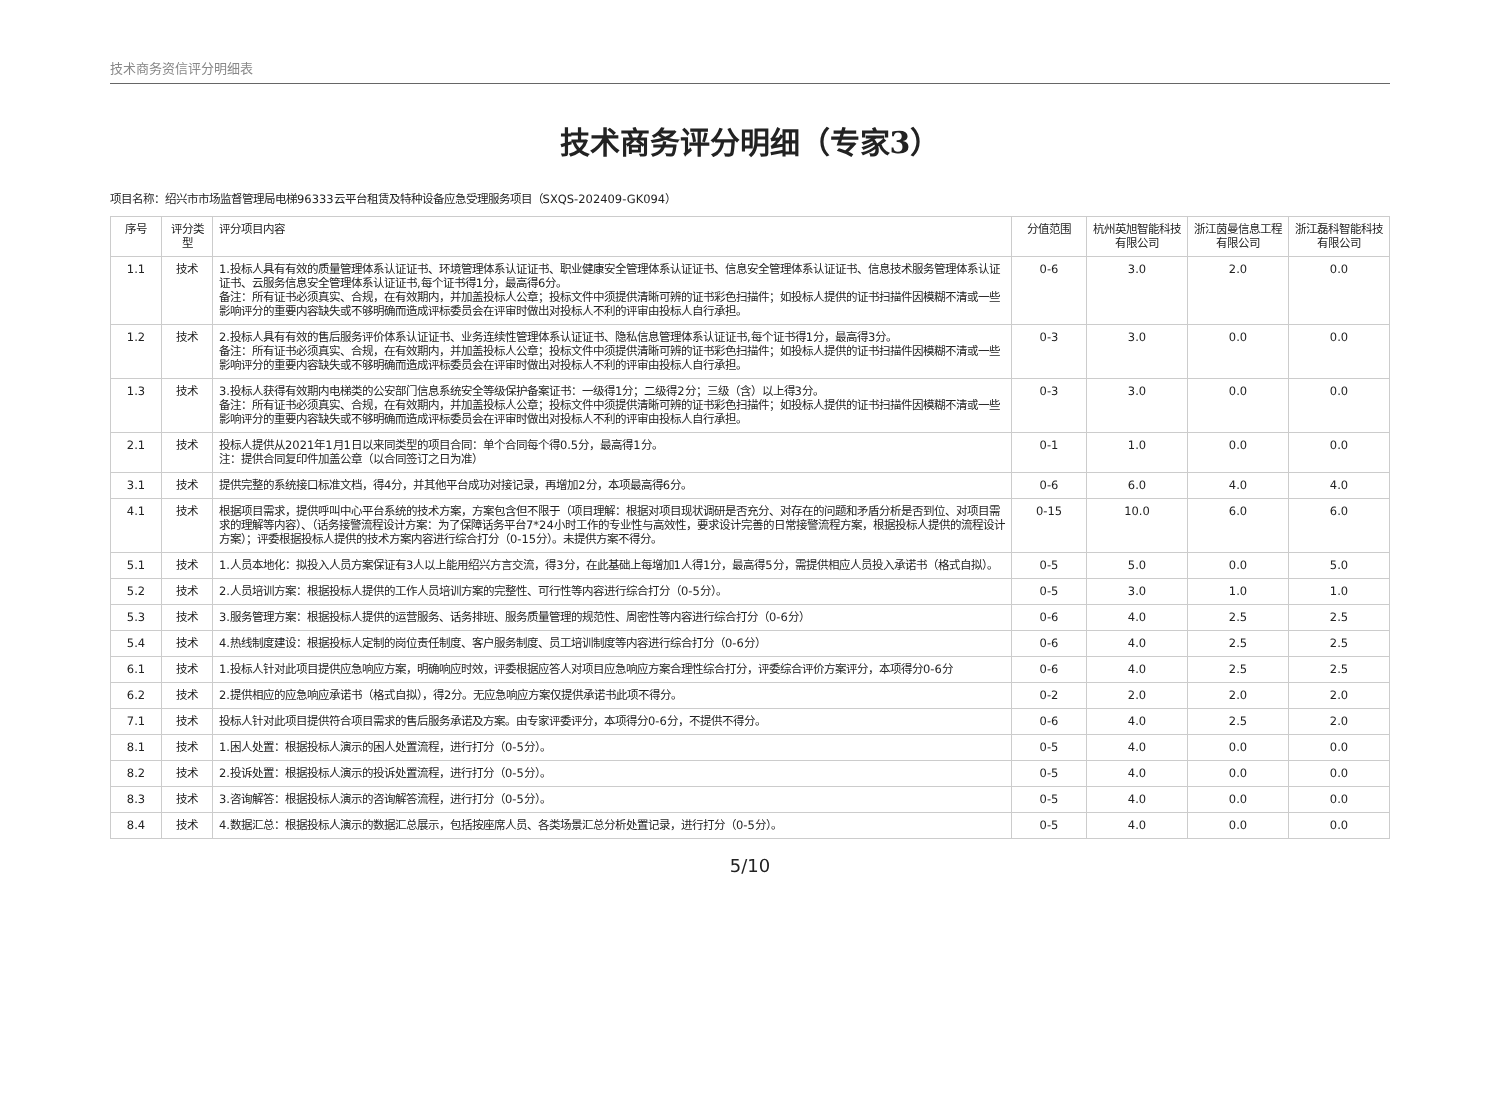技术商务资信评分明细表
技术商务评分明细（专家3）
项目名称：绍兴市市场监督管理局电梯96333云平台租赁及特种设备应急受理服务项目（SXQS-202409-GK094）
| 序号 | 评分类型 | 评分项目内容 | 分值范围 | 杭州英旭智能科技有限公司 | 浙江茵曼信息工程有限公司 | 浙江磊科智能科技有限公司 |
| --- | --- | --- | --- | --- | --- | --- |
| 1.1 | 技术 | 1.投标人具有有效的质量管理体系认证证书、环境管理体系认证证书、职业健康安全管理体系认证证书、信息安全管理体系认证证书、信息技术服务管理体系认证证书、云服务信息安全管理体系认证证书,每个证书得1分，最高得6分。 备注：所有证书必须真实、合规，在有效期内，并加盖投标人公章；投标文件中须提供清晰可辨的证书彩色扫描件；如投标人提供的证书扫描件因模糊不清或一些影响评分的重要内容缺失或不够明确而造成评标委员会在评审时做出对投标人不利的评审由投标人自行承担。 | 0-6 | 3.0 | 2.0 | 0.0 |
| 1.2 | 技术 | 2.投标人具有有效的售后服务评价体系认证证书、业务连续性管理体系认证证书、隐私信息管理体系认证证书,每个证书得1分，最高得3分。 备注：所有证书必须真实、合规，在有效期内，并加盖投标人公章；投标文件中须提供清晰可辨的证书彩色扫描件；如投标人提供的证书扫描件因模糊不清或一些影响评分的重要内容缺失或不够明确而造成评标委员会在评审时做出对投标人不利的评审由投标人自行承担。 | 0-3 | 3.0 | 0.0 | 0.0 |
| 1.3 | 技术 | 3.投标人获得有效期内电梯类的公安部门信息系统安全等级保护备案证书：一级得1分；二级得2分；三级（含）以上得3分。 备注：所有证书必须真实、合规，在有效期内，并加盖投标人公章；投标文件中须提供清晰可辨的证书彩色扫描件；如投标人提供的证书扫描件因模糊不清或一些影响评分的重要内容缺失或不够明确而造成评标委员会在评审时做出对投标人不利的评审由投标人自行承担。 | 0-3 | 3.0 | 0.0 | 0.0 |
| 2.1 | 技术 | 投标人提供从2021年1月1日以来同类型的项目合同：单个合同每个得0.5分，最高得1分。 注：提供合同复印件加盖公章（以合同签订之日为准） | 0-1 | 1.0 | 0.0 | 0.0 |
| 3.1 | 技术 | 提供完整的系统接口标准文档，得4分，并其他平台成功对接记录，再增加2分，本项最高得6分。 | 0-6 | 6.0 | 4.0 | 4.0 |
| 4.1 | 技术 | 根据项目需求，提供呼叫中心平台系统的技术方案，方案包含但不限于（项目理解：根据对项目现状调研是否充分、对存在的问题和矛盾分析是否到位、对项目需求的理解等内容）、（话务接警流程设计方案：为了保障话务平台7*24小时工作的专业性与高效性，要求设计完善的日常接警流程方案，根据投标人提供的流程设计方案）；评委根据投标人提供的技术方案内容进行综合打分（0-15分）。未提供方案不得分。 | 0-15 | 10.0 | 6.0 | 6.0 |
| 5.1 | 技术 | 1.人员本地化：拟投入人员方案保证有3人以上能用绍兴方言交流，得3分，在此基础上每增加1人得1分，最高得5分，需提供相应人员投入承诺书（格式自拟）。 | 0-5 | 5.0 | 0.0 | 5.0 |
| 5.2 | 技术 | 2.人员培训方案：根据投标人提供的工作人员培训方案的完整性、可行性等内容进行综合打分（0-5分）。 | 0-5 | 3.0 | 1.0 | 1.0 |
| 5.3 | 技术 | 3.服务管理方案：根据投标人提供的运营服务、话务排班、服务质量管理的规范性、周密性等内容进行综合打分（0-6分） | 0-6 | 4.0 | 2.5 | 2.5 |
| 5.4 | 技术 | 4.热线制度建设：根据投标人定制的岗位责任制度、客户服务制度、员工培训制度等内容进行综合打分（0-6分） | 0-6 | 4.0 | 2.5 | 2.5 |
| 6.1 | 技术 | 1.投标人针对此项目提供应急响应方案，明确响应时效，评委根据应答人对项目应急响应方案合理性综合打分，评委综合评价方案评分，本项得分0-6分 | 0-6 | 4.0 | 2.5 | 2.5 |
| 6.2 | 技术 | 2.提供相应的应急响应承诺书（格式自拟），得2分。无应急响应方案仅提供承诺书此项不得分。 | 0-2 | 2.0 | 2.0 | 2.0 |
| 7.1 | 技术 | 投标人针对此项目提供符合项目需求的售后服务承诺及方案。由专家评委评分，本项得分0-6分，不提供不得分。 | 0-6 | 4.0 | 2.5 | 2.0 |
| 8.1 | 技术 | 1.困人处置：根据投标人演示的困人处置流程，进行打分（0-5分）。 | 0-5 | 4.0 | 0.0 | 0.0 |
| 8.2 | 技术 | 2.投诉处置：根据投标人演示的投诉处置流程，进行打分（0-5分）。 | 0-5 | 4.0 | 0.0 | 0.0 |
| 8.3 | 技术 | 3.咨询解答：根据投标人演示的咨询解答流程，进行打分（0-5分）。 | 0-5 | 4.0 | 0.0 | 0.0 |
| 8.4 | 技术 | 4.数据汇总：根据投标人演示的数据汇总展示，包括按座席人员、各类场景汇总分析处置记录，进行打分（0-5分）。 | 0-5 | 4.0 | 0.0 | 0.0 |
5/10